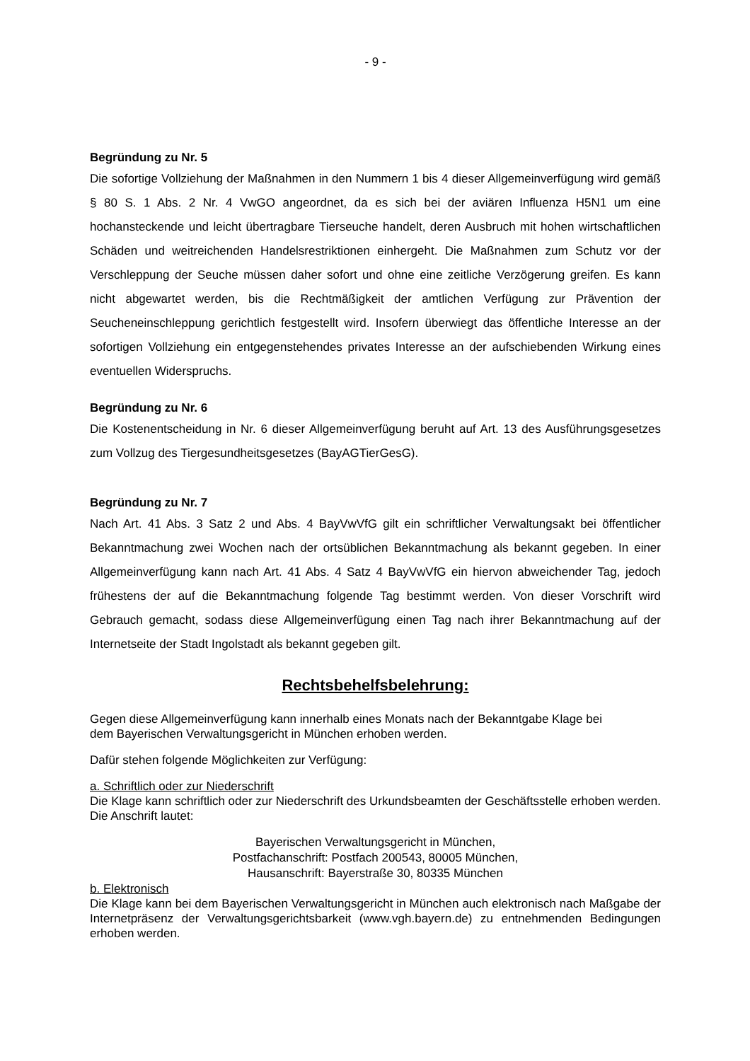- 9 -
Begründung zu Nr. 5
Die sofortige Vollziehung der Maßnahmen in den Nummern 1 bis 4 dieser Allgemeinverfügung wird gemäß § 80 S. 1 Abs. 2 Nr. 4 VwGO angeordnet, da es sich bei der aviären Influenza H5N1 um eine hochansteckende und leicht übertragbare Tierseuche handelt, deren Ausbruch mit hohen wirtschaftlichen Schäden und weitreichenden Handelsrestriktionen einhergeht. Die Maßnahmen zum Schutz vor der Verschleppung der Seuche müssen daher sofort und ohne eine zeitliche Verzögerung greifen. Es kann nicht abgewartet werden, bis die Rechtmäßigkeit der amtlichen Verfügung zur Prävention der Seucheneinschleppung gerichtlich festgestellt wird. Insofern überwiegt das öffentliche Interesse an der sofortigen Vollziehung ein entgegenstehendes privates Interesse an der aufschiebenden Wirkung eines eventuellen Widerspruchs.
Begründung zu Nr. 6
Die Kostenentscheidung in Nr. 6 dieser Allgemeinverfügung beruht auf Art. 13 des Ausführungsgesetzes zum Vollzug des Tiergesundheitsgesetzes (BayAGTierGesG).
Begründung zu Nr. 7
Nach Art. 41 Abs. 3 Satz 2 und Abs. 4 BayVwVfG gilt ein schriftlicher Verwaltungsakt bei öffentlicher Bekanntmachung zwei Wochen nach der ortsüblichen Bekanntmachung als bekannt gegeben. In einer Allgemeinverfügung kann nach Art. 41 Abs. 4 Satz 4 BayVwVfG ein hiervon abweichender Tag, jedoch frühestens der auf die Bekanntmachung folgende Tag bestimmt werden. Von dieser Vorschrift wird Gebrauch gemacht, sodass diese Allgemeinverfügung einen Tag nach ihrer Bekanntmachung auf der Internetseite der Stadt Ingolstadt als bekannt gegeben gilt.
Rechtsbehelfsbelehrung:
Gegen diese Allgemeinverfügung kann innerhalb eines Monats nach der Bekanntgabe Klage bei
dem Bayerischen Verwaltungsgericht in München erhoben werden.
Dafür stehen folgende Möglichkeiten zur Verfügung:
a. Schriftlich oder zur Niederschrift
Die Klage kann schriftlich oder zur Niederschrift des Urkundsbeamten der Geschäftsstelle erhoben werden. Die Anschrift lautet:
Bayerischen Verwaltungsgericht in München,
Postfachanschrift: Postfach 200543, 80005 München,
Hausanschrift: Bayerstraße 30, 80335 München
b. Elektronisch
Die Klage kann bei dem Bayerischen Verwaltungsgericht in München auch elektronisch nach Maßgabe der Internetpräsenz der Verwaltungsgerichtsbarkeit (www.vgh.bayern.de) zu entnehmenden Bedingungen erhoben werden.